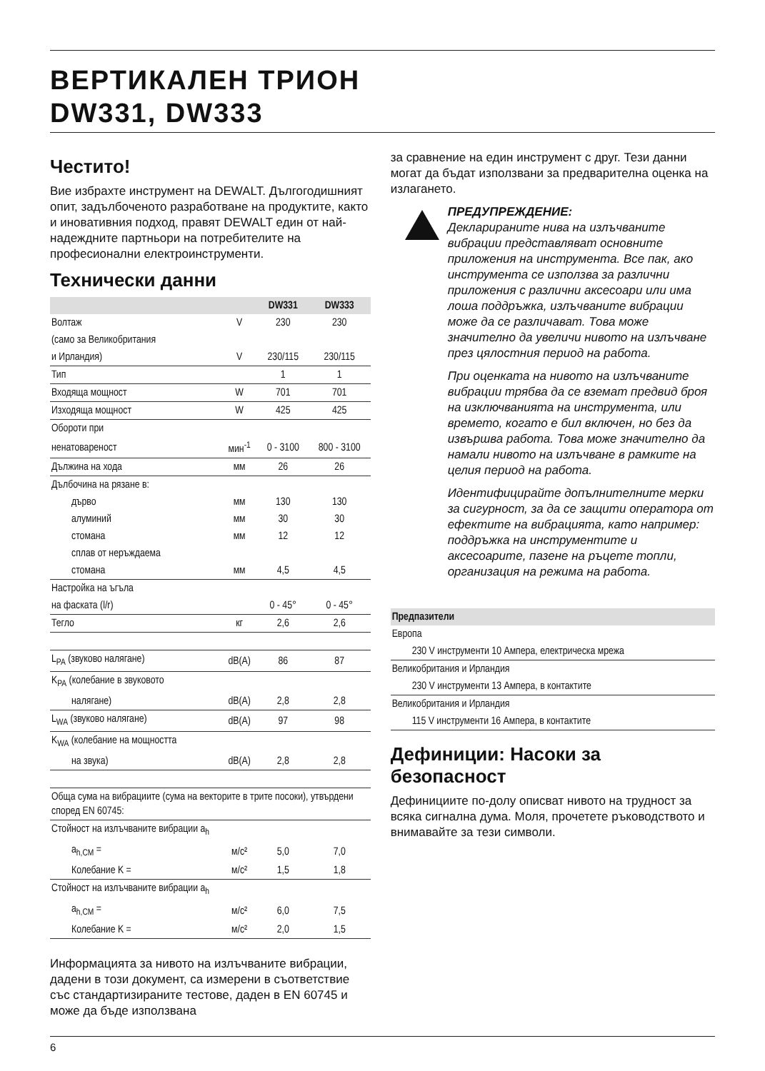ВЕРТИКАЛЕН ТРИОН
DW331, DW333
Честито!
Вие избрахте инструмент на DEWALT. Дългогодишният опит, задълбоченото разработване на продуктите, както и иновативния подход, правят DEWALT един от най-надеждните партньори на потребителите на професионални електроинструменти.
Технически данни
| | | DW331 | DW333 |
| --- | --- | --- | --- |
| Волтаж | V | 230 | 230 |
| (само за Великобритания | | | |
| и Ирландия) | V | 230/115 | 230/115 |
| Тип | | 1 | 1 |
| Входяща мощност | W | 701 | 701 |
| Изходяща мощност | W | 425 | 425 |
| Обороти при | | | |
| ненатовареност | мин<sup>-1</sup> | 0 - 3100 | 800 - 3100 |
| Дължина на хода | мм | 26 | 26 |
| Дълбочина на рязане в: | | | |
| дърво | мм | 130 | 130 |
| алуминий | мм | 30 | 30 |
| стомана | мм | 12 | 12 |
| сплав от неръждаема | | | |
| стомана | мм | 4,5 | 4,5 |
| Настройка на ъгъла | | | |
| на фаската (l/r) | | 0 - 45° | 0 - 45° |
| Тегло | кг | 2,6 | 2,6 |
| L<sub>PA</sub> (звуково налягане) | dB(A) | 86 | 87 |
| K<sub>PA</sub> (колебание в звуковото | | | |
| налягане) | dB(A) | 2,8 | 2,8 |
| L<sub>WA</sub> (звуково налягане) | dB(A) | 97 | 98 |
| K<sub>WA</sub> (колебание на мощността | | | |
| на звука) | dB(A) | 2,8 | 2,8 |
| Обща сума на вибрациите (сума на векторите в трите посоки), утвърдени според EN 60745: | | | |
| Стойност на излъчваните вибрации a<sub>h</sub> | | | |
| a<sub>h,CM</sub> = | м/с² | 5,0 | 7,0 |
| Колебание K = | м/с² | 1,5 | 1,8 |
| Стойност на излъчваните вибрации a<sub>h</sub> | | | |
| a<sub>h,CM</sub> = | м/с² | 6,0 | 7,5 |
| Колебание K = | м/с² | 2,0 | 1,5 |
Информацията за нивото на излъчваните вибрации, дадени в този документ, са измерени в съответствие със стандартизираните тестове, даден в EN 60745 и може да бъде използвана
за сравнение на един инструмент с друг. Тези данни могат да бъдат използвани за предварителна оценка на излагането.
ПРЕДУПРЕЖДЕНИЕ:
Декларираните нива на излъчваните вибрации представляват основните приложения на инструмента. Все пак, ако инструмента се използва за различни приложения с различни аксесоари или има лоша поддръжка, излъчваните вибрации може да се различават. Това може значително да увеличи нивото на излъчване през цялостния период на работа.
При оценката на нивото на излъчваните вибрации трябва да се вземат предвид броя на изключванията на инструмента, или времето, когато е бил включен, но без да извършва работа. Това може значително да намали нивото на излъчване в рамките на целия период на работа.
Идентифицирайте допълнителните мерки за сигурност, за да се защити оператора от ефектите на вибрацията, като например: поддръжка на инструментите и аксесоарите, пазене на ръцете топли, организация на режима на работа.
| Предпазители |
| --- |
| Европа |
| 230 V инструменти 10 Ампера, електрическа мрежа |
| Великобритания и Ирландия |
| 230 V инструменти 13 Ампера, в контактите |
| Великобритания и Ирландия |
| 115 V инструменти 16 Ампера, в контактите |
Дефиниции: Насоки за безопасност
Дефинициите по-долу описват нивото на трудност за всяка сигнална дума. Моля, прочетете ръководството и внимавайте за тези символи.
6